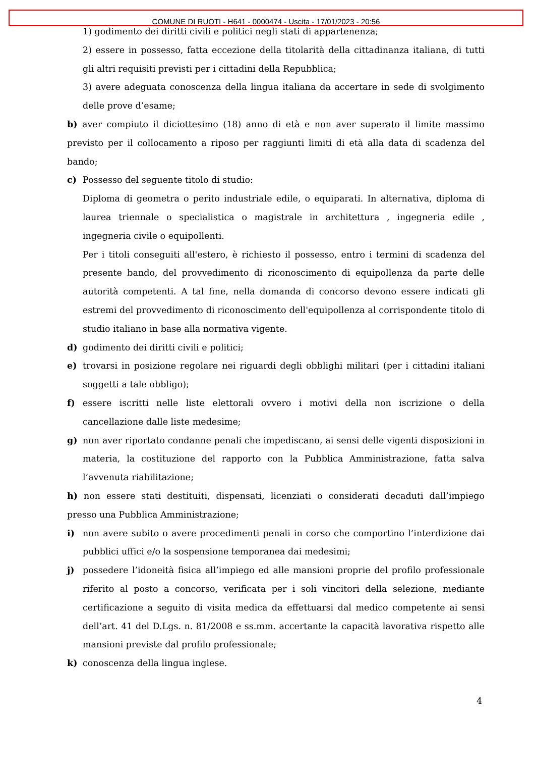COMUNE DI RUOTI - H641 - 0000474 - Uscita - 17/01/2023 - 20:56
1) godimento dei diritti civili e politici negli stati di appartenenza;
2) essere in possesso, fatta eccezione della titolarità della cittadinanza italiana, di tutti gli altri requisiti previsti per i cittadini della Repubblica;
3) avere adeguata conoscenza della lingua italiana da accertare in sede di svolgimento delle prove d’esame;
b) aver compiuto il diciottesimo (18) anno di età e non aver superato il limite massimo previsto per il collocamento a riposo per raggiunti limiti di età alla data di scadenza del bando;
c) Possesso del seguente titolo di studio:
Diploma di geometra o perito industriale edile, o equiparati. In alternativa, diploma di laurea triennale o specialistica o magistrale in architettura , ingegneria edile , ingegneria civile o equipollenti.
Per i titoli conseguiti all'estero, è richiesto il possesso, entro i termini di scadenza del presente bando, del provvedimento di riconoscimento di equipollenza da parte delle autorità competenti. A tal fine, nella domanda di concorso devono essere indicati gli estremi del provvedimento di riconoscimento dell'equipollenza al corrispondente titolo di studio italiano in base alla normativa vigente.
d) godimento dei diritti civili e politici;
e) trovarsi in posizione regolare nei riguardi degli obblighi militari (per i cittadini italiani soggetti a tale obbligo);
f) essere iscritti nelle liste elettorali ovvero i motivi della non iscrizione o della cancellazione dalle liste medesime;
g) non aver riportato condanne penali che impediscano, ai sensi delle vigenti disposizioni in materia, la costituzione del rapporto con la Pubblica Amministrazione, fatta salva l’avvenuta riabilitazione;
h) non essere stati destituiti, dispensati, licenziati o considerati decaduti dall’impiego presso una Pubblica Amministrazione;
i) non avere subito o avere procedimenti penali in corso che comportino l’interdizione dai pubblici uffici e/o la sospensione temporanea dai medesimi;
j) possedere l’idoneità fisica all’impiego ed alle mansioni proprie del profilo professionale riferito al posto a concorso, verificata per i soli vincitori della selezione, mediante certificazione a seguito di visita medica da effettuarsi dal medico competente ai sensi dell’art. 41 del D.Lgs. n. 81/2008 e ss.mm. accertante la capacità lavorativa rispetto alle mansioni previste dal profilo professionale;
k) conoscenza della lingua inglese.
4